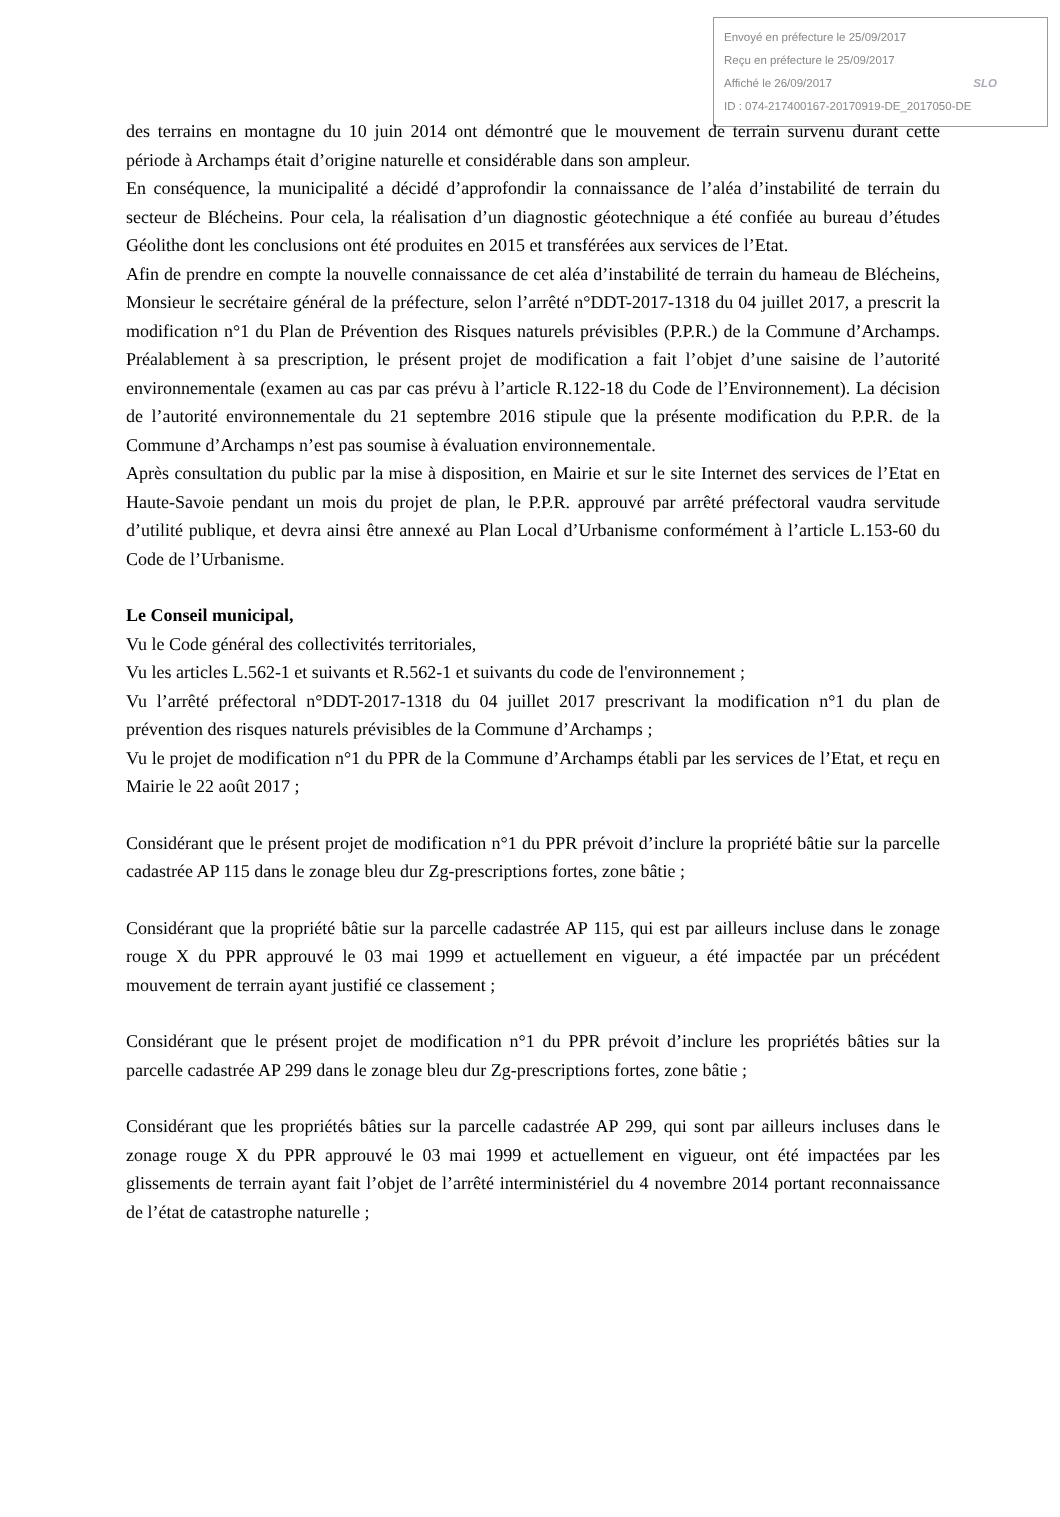Envoyé en préfecture le 25/09/2017
Reçu en préfecture le 25/09/2017
Affiché le 26/09/2017 SLO
ID : 074-217400167-20170919-DE_2017050-DE
des terrains en montagne du 10 juin 2014 ont démontré que le mouvement de terrain survenu durant cette période à Archamps était d’origine naturelle et considérable dans son ampleur.
En conséquence, la municipalité a décidé d’approfondir la connaissance de l’aléa d’instabilité de terrain du secteur de Blécheins. Pour cela, la réalisation d’un diagnostic géotechnique a été confiée au bureau d’études Géolithe dont les conclusions ont été produites en 2015 et transférées aux services de l’Etat.
Afin de prendre en compte la nouvelle connaissance de cet aléa d’instabilité de terrain du hameau de Blécheins, Monsieur le secrétaire général de la préfecture, selon l’arrêté n°DDT-2017-1318 du 04 juillet 2017, a prescrit la modification n°1 du Plan de Prévention des Risques naturels prévisibles (P.P.R.) de la Commune d’Archamps. Préalablement à sa prescription, le présent projet de modification a fait l’objet d’une saisine de l’autorité environnementale (examen au cas par cas prévu à l’article R.122-18 du Code de l’Environnement). La décision de l’autorité environnementale du 21 septembre 2016 stipule que la présente modification du P.P.R. de la Commune d’Archamps n’est pas soumise à évaluation environnementale.
Après consultation du public par la mise à disposition, en Mairie et sur le site Internet des services de l’Etat en Haute-Savoie pendant un mois du projet de plan, le P.P.R. approuvé par arrêté préfectoral vaudra servitude d’utilité publique, et devra ainsi être annexé au Plan Local d’Urbanisme conformément à l’article L.153-60 du Code de l’Urbanisme.
Le Conseil municipal,
Vu le Code général des collectivités territoriales,
Vu les articles L.562-1 et suivants et R.562-1 et suivants du code de l'environnement ;
Vu l’arrêté préfectoral n°DDT-2017-1318 du 04 juillet 2017 prescrivant la modification n°1 du plan de prévention des risques naturels prévisibles de la Commune d’Archamps ;
Vu le projet de modification n°1 du PPR de la Commune d’Archamps établi par les services de l’Etat, et reçu en Mairie le 22 août 2017 ;
Considérant que le présent projet de modification n°1 du PPR prévoit d’inclure la propriété bâtie sur la parcelle cadastrée AP 115 dans le zonage bleu dur Zg-prescriptions fortes, zone bâtie ;
Considérant que la propriété bâtie sur la parcelle cadastrée AP 115, qui est par ailleurs incluse dans le zonage rouge X du PPR approuvé le 03 mai 1999 et actuellement en vigueur, a été impactée par un précédent mouvement de terrain ayant justifié ce classement ;
Considérant que le présent projet de modification n°1 du PPR prévoit d’inclure les propriétés bâties sur la parcelle cadastrée AP 299 dans le zonage bleu dur Zg-prescriptions fortes, zone bâtie ;
Considérant que les propriétés bâties sur la parcelle cadastrée AP 299, qui sont par ailleurs incluses dans le zonage rouge X du PPR approuvé le 03 mai 1999 et actuellement en vigueur, ont été impactées par les glissements de terrain ayant fait l’objet de l’arrêté interministériel du 4 novembre 2014 portant reconnaissance de l’état de catastrophe naturelle ;